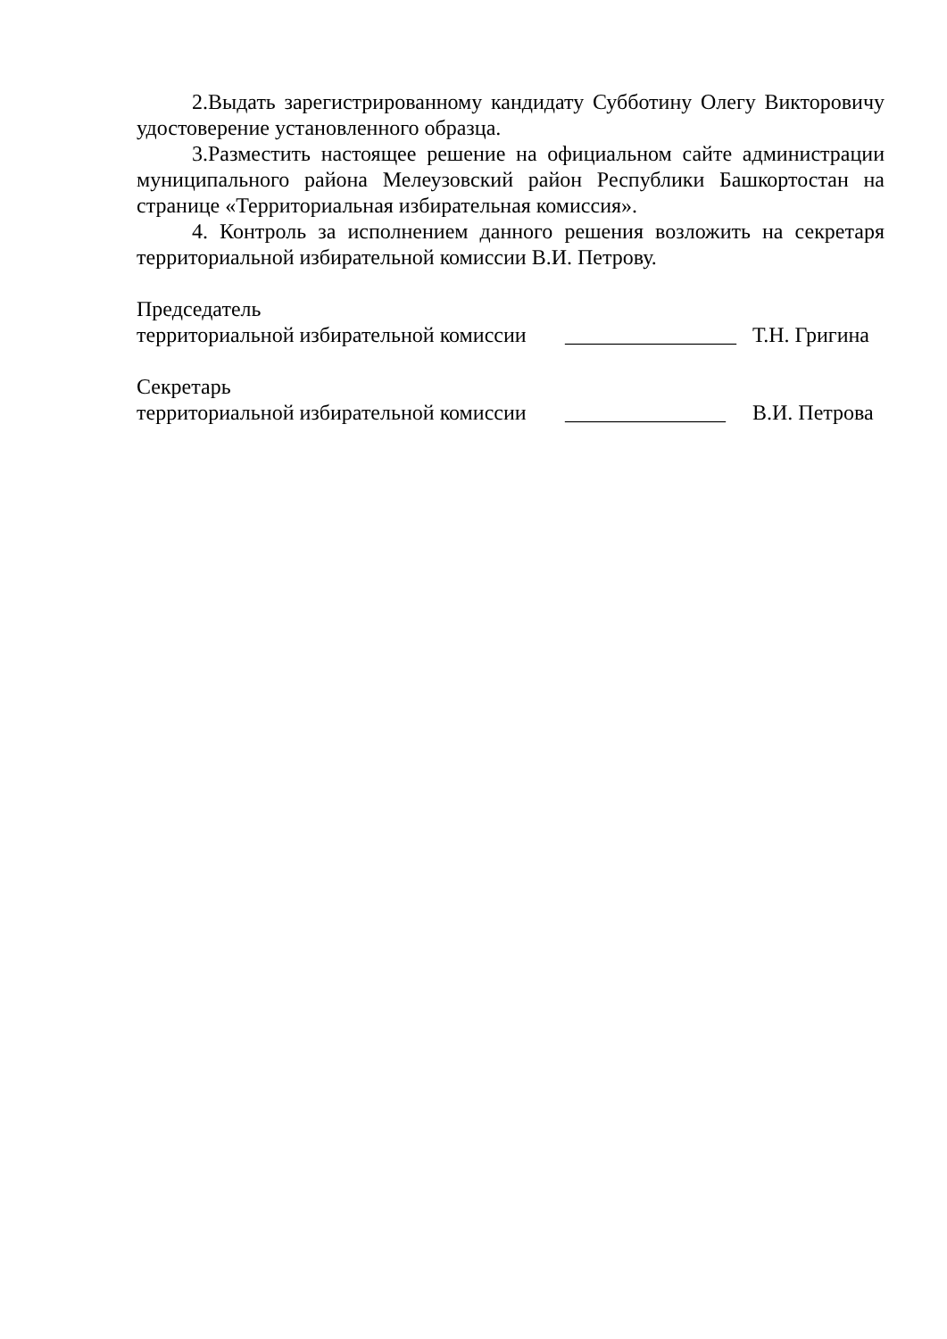2.Выдать зарегистрированному кандидату Субботину Олегу Викторовичу удостоверение установленного образца.
3.Разместить настоящее решение на официальном сайте администрации муниципального района Мелеузовский район Республики Башкортостан на странице «Территориальная избирательная комиссия».
4. Контроль за исполнением данного решения возложить на секретаря территориальной избирательной комиссии В.И. Петрову.
Председатель
территориальной избирательной комиссии ________________ Т.Н. Григина
Секретарь
территориальной избирательной комиссии _______________ В.И. Петрова